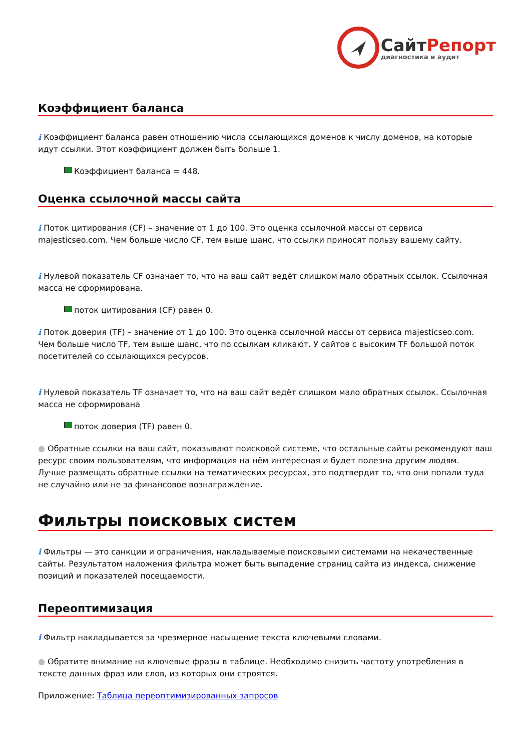СайтРепорт
диагностика и аудит
Коэффициент баланса
i Коэффициент баланса равен отношению числа ссылающихся доменов к числу доменов, на которые идут ссылки. Этот коэффициент должен быть больше 1.
Коэффициент баланса = 448.
Оценка ссылочной массы сайта
i Поток цитирования (CF) – значение от 1 до 100. Это оценка ссылочной массы от сервиса majesticseo.com. Чем больше число CF, тем выше шанс, что ссылки приносят пользу вашему сайту.
i Нулевой показатель CF означает то, что на ваш сайт ведёт слишком мало обратных ссылок. Ссылочная масса не сформирована.
поток цитирования (CF) равен 0.
i Поток доверия (TF) – значение от 1 до 100. Это оценка ссылочной массы от сервиса majesticseo.com. Чем больше число TF, тем выше шанс, что по ссылкам кликают. У сайтов с высоким TF большой поток посетителей со ссылающихся ресурсов.
i Нулевой показатель TF означает то, что на ваш сайт ведёт слишком мало обратных ссылок. Ссылочная масса не сформирована
поток доверия (TF) равен 0.
● Обратные ссылки на ваш сайт, показывают поисковой системе, что остальные сайты рекомендуют ваш ресурс своим пользователям, что информация на нём интересная и будет полезна другим людям.
Лучше размещать обратные ссылки на тематических ресурсах, это подтвердит то, что они попали туда не случайно или не за финансовое вознаграждение.
Фильтры поисковых систем
i Фильтры — это санкции и ограничения, накладываемые поисковыми системами на некачественные сайты. Результатом наложения фильтра может быть выпадение страниц сайта из индекса, снижение позиций и показателей посещаемости.
Переоптимизация
i Фильтр накладывается за чрезмерное насыщение текста ключевыми словами.
● Обратите внимание на ключевые фразы в таблице. Необходимо снизить частоту употребления в тексте данных фраз или слов, из которых они строятся.
Приложение: Таблица переоптимизированных запросов